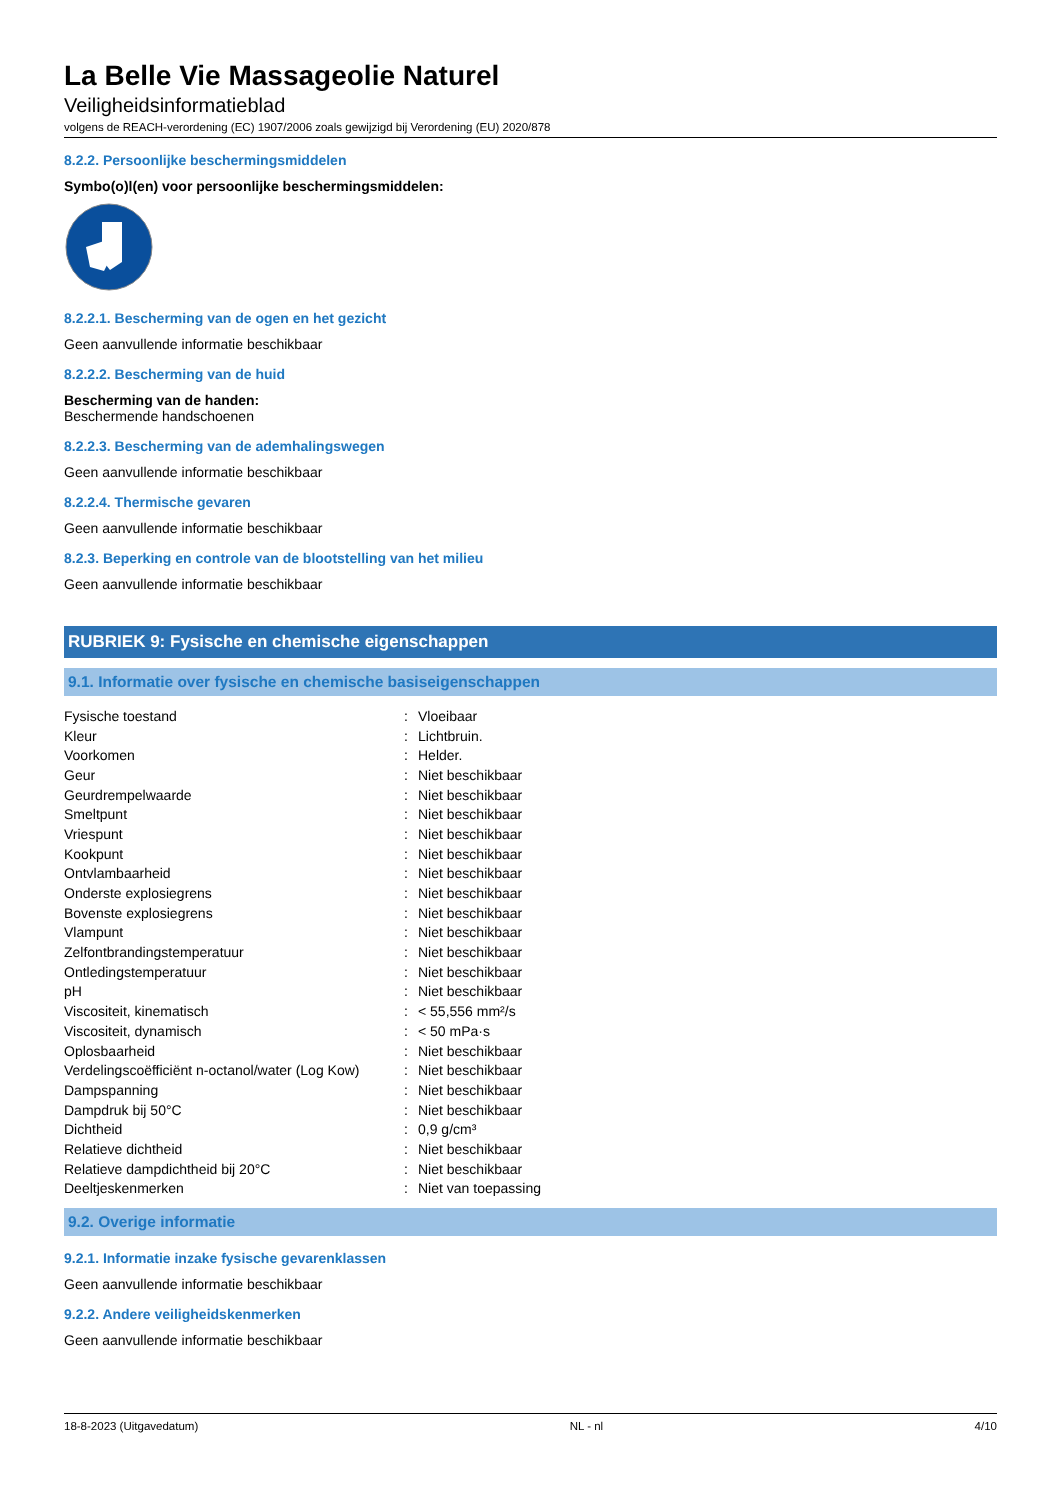La Belle Vie Massageolie Naturel
Veiligheidsinformatieblad
volgens de REACH-verordening (EC) 1907/2006 zoals gewijzigd bij Verordening (EU) 2020/878
8.2.2. Persoonlijke beschermingsmiddelen
Symbo(o)l(en) voor persoonlijke beschermingsmiddelen:
8.2.2.1. Bescherming van de ogen en het gezicht
Geen aanvullende informatie beschikbaar
8.2.2.2. Bescherming van de huid
Bescherming van de handen:
Beschermende handschoenen
8.2.2.3. Bescherming van de ademhalingswegen
Geen aanvullende informatie beschikbaar
8.2.2.4. Thermische gevaren
Geen aanvullende informatie beschikbaar
8.2.3. Beperking en controle van de blootstelling van het milieu
Geen aanvullende informatie beschikbaar
RUBRIEK 9: Fysische en chemische eigenschappen
9.1. Informatie over fysische en chemische basiseigenschappen
| Fysische toestand | : | Vloeibaar |
| Kleur | : | Lichtbruin. |
| Voorkomen | : | Helder. |
| Geur | : | Niet beschikbaar |
| Geurdrempelwaarde | : | Niet beschikbaar |
| Smeltpunt | : | Niet beschikbaar |
| Vriespunt | : | Niet beschikbaar |
| Kookpunt | : | Niet beschikbaar |
| Ontvlambaarheid | : | Niet beschikbaar |
| Onderste explosiegrens | : | Niet beschikbaar |
| Bovenste explosiegrens | : | Niet beschikbaar |
| Vlampunt | : | Niet beschikbaar |
| Zelfontbrandingstemperatuur | : | Niet beschikbaar |
| Ontledingstemperatuur | : | Niet beschikbaar |
| pH | : | Niet beschikbaar |
| Viscositeit, kinematisch | : | < 55,556 mm²/s |
| Viscositeit, dynamisch | : | < 50 mPa·s |
| Oplosbaarheid | : | Niet beschikbaar |
| Verdelingscoëfficiënt n-octanol/water (Log Kow) | : | Niet beschikbaar |
| Dampspanning | : | Niet beschikbaar |
| Dampdruk bij 50°C | : | Niet beschikbaar |
| Dichtheid | : | 0,9 g/cm³ |
| Relatieve dichtheid | : | Niet beschikbaar |
| Relatieve dampdichtheid bij 20°C | : | Niet beschikbaar |
| Deeltjeskenmerken | : | Niet van toepassing |
9.2. Overige informatie
9.2.1. Informatie inzake fysische gevarenklassen
Geen aanvullende informatie beschikbaar
9.2.2. Andere veiligheidskenmerken
Geen aanvullende informatie beschikbaar
18-8-2023 (Uitgavedatum) NL - nl 4/10